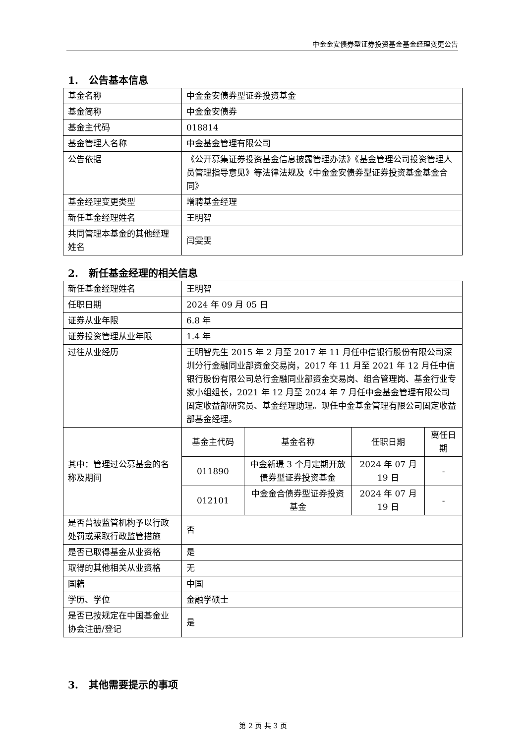中金金安债券型证券投资基金基金经理变更公告
1. 公告基本信息
| 基金名称 | 中金金安债券型证券投资基金 |
| 基金简称 | 中金金安债券 |
| 基金主代码 | 018814 |
| 基金管理人名称 | 中金基金管理有限公司 |
| 公告依据 | 《公开募集证券投资基金信息披露管理办法》《基金管理公司投资管理人员管理指导意见》等法律法规及《中金金安债券型证券投资基金基金合同》 |
| 基金经理变更类型 | 增聘基金经理 |
| 新任基金经理姓名 | 王明智 |
| 共同管理本基金的其他经理姓名 | 闫雯雯 |
2. 新任基金经理的相关信息
| 新任基金经理姓名 | 王明智 | | | |
| 任职日期 | 2024 年 09 月 05 日 | | | |
| 证券从业年限 | 6.8 年 | | | |
| 证券投资管理从业年限 | 1.4 年 | | | |
| 过往从业经历 | 王明智先生 2015 年 2 月至 2017 年 11 月任中信银行股份有限公司深圳分行金融同业部资金交易岗，2017 年 11 月至 2021 年 12 月任中信银行股份有限公司总行金融同业部资金交易岗、组合管理岗、基金行业专家小组组长，2021 年 12 月至 2024 年 7 月任中金基金管理有限公司固定收益部研究员、基金经理助理。现任中金基金管理有限公司固定收益部基金经理。 | | | |
| 其中：管理过公募基金的名称及期间 | 基金主代码 | 基金名称 | 任职日期 | 离任日期 |
| | 011890 | 中金新璟 3 个月定期开放债券型证券投资基金 | 2024 年 07 月 19 日 | - |
| | 012101 | 中金金合债券型证券投资基金 | 2024 年 07 月 19 日 | - |
| 是否曾被监管机构予以行政处罚或采取行政监管措施 | 否 | | | |
| 是否已取得基金从业资格 | 是 | | | |
| 取得的其他相关从业资格 | 无 | | | |
| 国籍 | 中国 | | | |
| 学历、学位 | 金融学硕士 | | | |
| 是否已按规定在中国基金业协会注册/登记 | 是 | | | |
3. 其他需要提示的事项
第 2 页 共 3 页